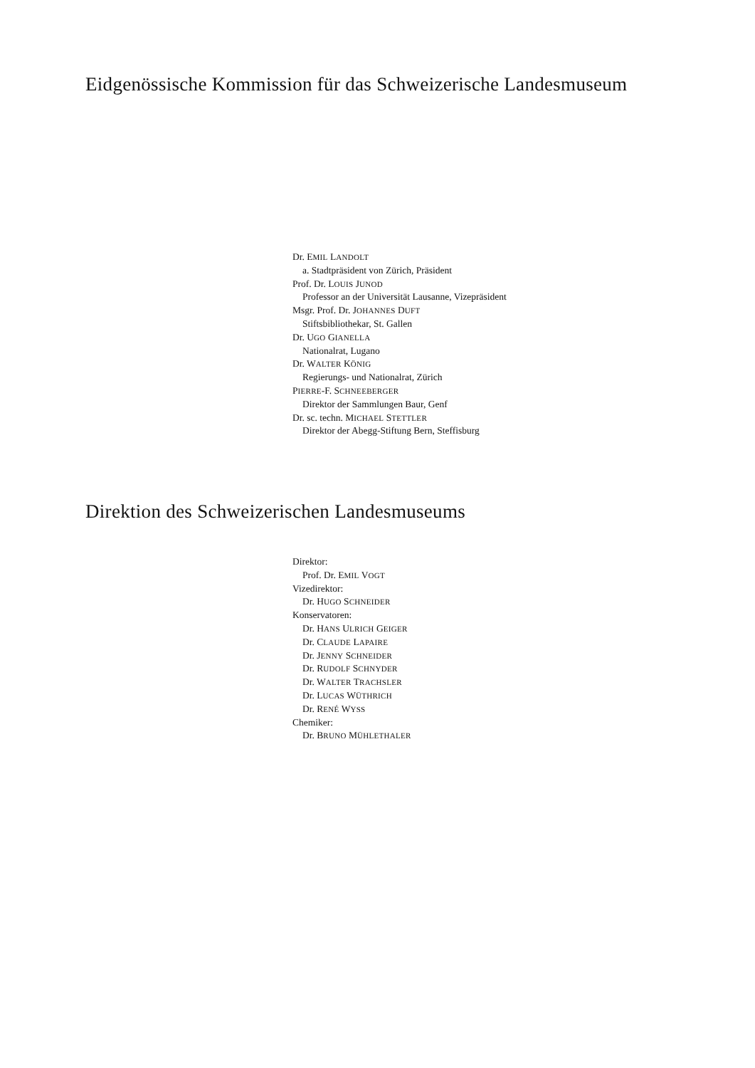Eidgenössische Kommission für das Schweizerische Landesmuseum
Dr. EMIL LANDOLT
a. Stadtpräsident von Zürich, Präsident
Prof. Dr. LOUIS JUNOD
Professor an der Universität Lausanne, Vizepräsident
Msgr. Prof. Dr. JOHANNES DUFT
Stiftsbibliothekar, St. Gallen
Dr. UGO GIANELLA
Nationalrat, Lugano
Dr. WALTER KÖNIG
Regierungs- und Nationalrat, Zürich
PIERRE-F. SCHNEEBERGER
Direktor der Sammlungen Baur, Genf
Dr. sc. techn. MICHAEL STETTLER
Direktor der Abegg-Stiftung Bern, Steffisburg
Direktion des Schweizerischen Landesmuseums
Direktor:
Prof. Dr. EMIL VOGT
Vizedirektor:
Dr. HUGO SCHNEIDER
Konservatoren:
Dr. HANS ULRICH GEIGER
Dr. CLAUDE LAPAIRE
Dr. JENNY SCHNEIDER
Dr. RUDOLF SCHNYDER
Dr. WALTER TRACHSLER
Dr. LUCAS WÜTHRICH
Dr. RENÉ WYSS
Chemiker:
Dr. BRUNO MÜHLETHALER